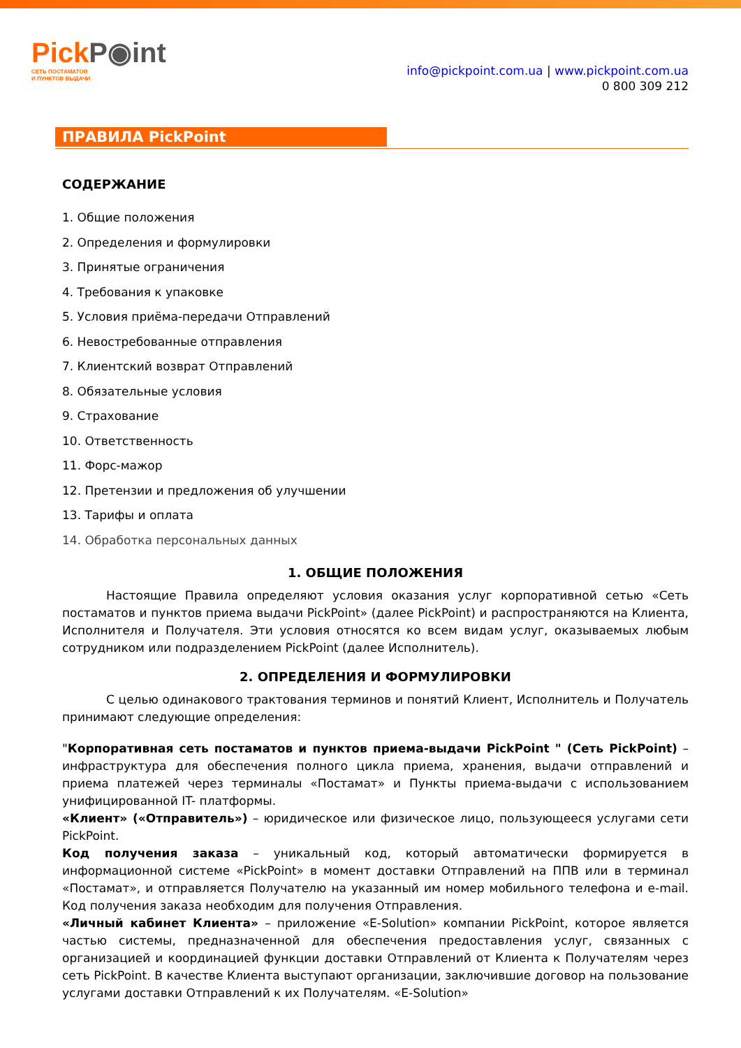PickP◉int
СЕТЬ ПОСТАМАТОВ
И ПУНКТОВ ВЫДАЧИ
info@pickpoint.com.ua | www.pickpoint.com.ua
0 800 309 212
ПРАВИЛА PickPoint
СОДЕРЖАНИЕ
1. Общие положения
2. Определения и формулировки
3. Принятые ограничения
4. Требования к упаковке
5. Условия приёма-передачи Отправлений
6. Невостребованные отправления
7. Клиентский возврат Отправлений
8. Обязательные условия
9. Страхование
10. Ответственность
11. Форс-мажор
12. Претензии и предложения об улучшении
13. Тарифы и оплата
14. Обработка персональных данных
1. ОБЩИЕ ПОЛОЖЕНИЯ
Настоящие Правила определяют условия оказания услуг корпоративной сетью «Сеть постаматов и пунктов приема выдачи PickPoint» (далее PickPoint) и распространяются на Клиента, Исполнителя и Получателя. Эти условия относятся ко всем видам услуг, оказываемых любым сотрудником или подразделением PickPoint (далее Исполнитель).
2. ОПРЕДЕЛЕНИЯ И ФОРМУЛИРОВКИ
С целью одинакового трактования терминов и понятий Клиент, Исполнитель и Получатель принимают следующие определения:
"Корпоративная сеть постаматов и пунктов приема-выдачи PickPoint " (Сеть PickPoint) – инфраструктура для обеспечения полного цикла приема, хранения, выдачи отправлений и приема платежей через терминалы «Постамат» и Пункты приема-выдачи с использованием унифицированной IT- платформы.
«Клиент» («Отправитель») – юридическое или физическое лицо, пользующееся услугами сети PickPoint.
Код получения заказа – уникальный код, который автоматически формируется в информационной системе «PickPoint» в момент доставки Отправлений на ППВ или в терминал «Постамат», и отправляется Получателю на указанный им номер мобильного телефона и e-mail. Код получения заказа необходим для получения Отправления.
«Личный кабинет Клиента» – приложение «E-Solution» компании PickPoint, которое является частью системы, предназначенной для обеспечения предоставления услуг, связанных с организацией и координацией функции доставки Отправлений от Клиента к Получателям через сеть PickPoint. В качестве Клиента выступают организации, заключившие договор на пользование услугами доставки Отправлений к их Получателям. «E-Solution»